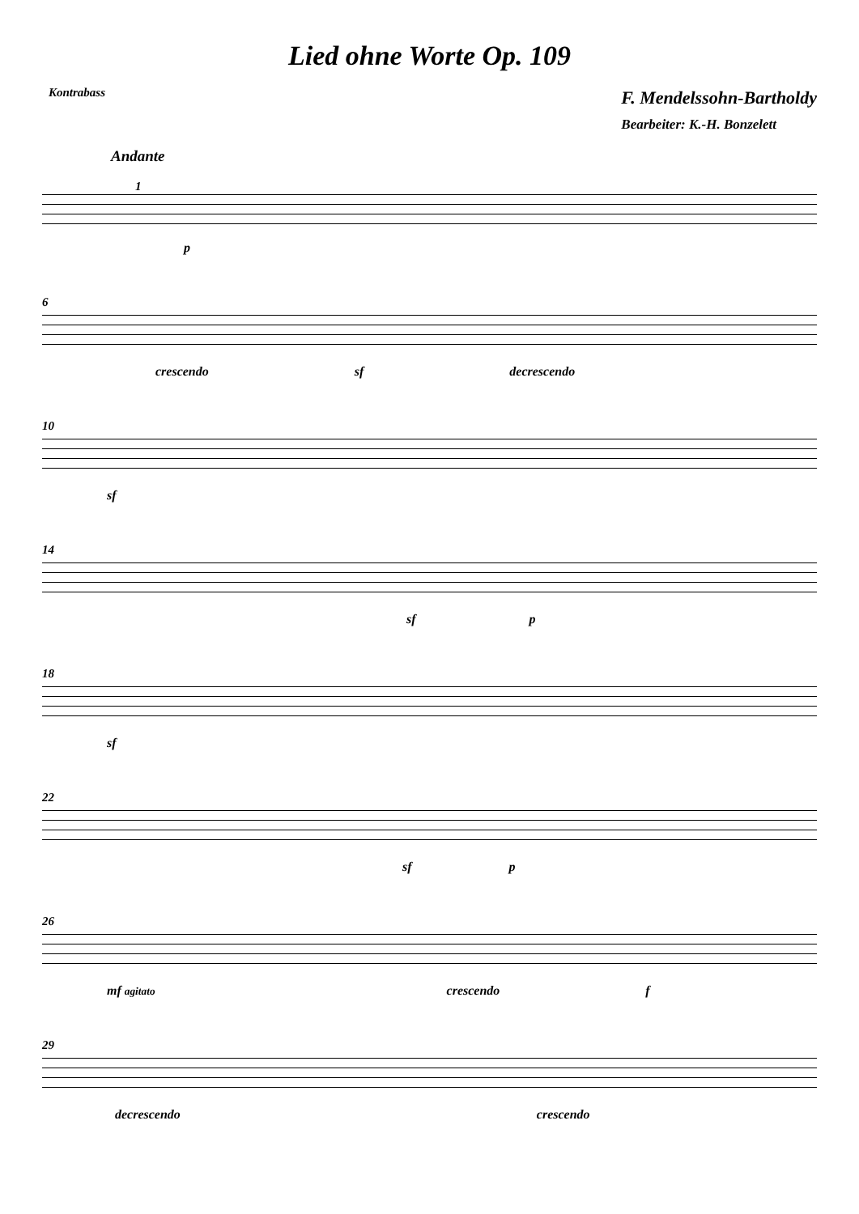Lied ohne Worte Op. 109
Kontrabass
F. Mendelssohn-Bartholdy
Bearbeiter: K.-H. Bonzelett
Andante
1
p
6
crescendo sf decrescendo
10
sf
14
sf p
18
sf
22
sf p
26
mf agitato crescendo f
29
decrescendo crescendo